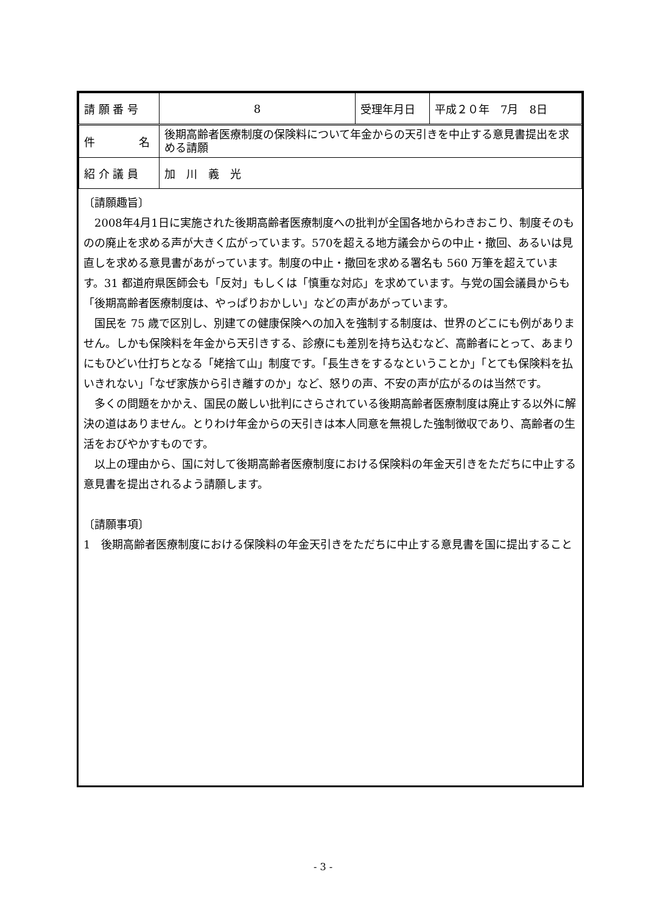| 請 願 番 号 | 8 | 受理年月日 | 平成２０年 7月 8日 |
| 件 名 | 後期高齢者医療制度の保険料について年金からの天引きを中止する意見書提出を求める請願 | | |
| 紹 介 議 員 | 加 川 義 光 | | |
〔請願趣旨〕
2008年4月1日に実施された後期高齢者医療制度への批判が全国各地からわきおこり、制度そのものの廃止を求める声が大きく広がっています。570を超える地方議会からの中止・撤回、あるいは見直しを求める意見書があがっています。制度の中止・撤回を求める署名も 560 万筆を超えています。31 都道府県医師会も「反対」もしくは「慎重な対応」を求めています。与党の国会議員からも「後期高齢者医療制度は、やっぱりおかしい」などの声があがっています。
国民を 75 歳で区別し、別建ての健康保険への加入を強制する制度は、世界のどこにも例がありません。しかも保険料を年金から天引きする、診療にも差別を持ち込むなど、高齢者にとって、あまりにもひどい仕打ちとなる「姥捨て山」制度です。「長生きをするなということか」「とても保険料を払いきれない」「なぜ家族から引き離すのか」など、怒りの声、不安の声が広がるのは当然です。
多くの問題をかかえ、国民の厳しい批判にさらされている後期高齢者医療制度は廃止する以外に解決の道はありません。とりわけ年金からの天引きは本人同意を無視した強制徴収であり、高齢者の生活をおびやかすものです。
以上の理由から、国に対して後期高齢者医療制度における保険料の年金天引きをただちに中止する意見書を提出されるよう請願します。
〔請願事項〕
1　後期高齢者医療制度における保険料の年金天引きをただちに中止する意見書を国に提出すること
- 3 -